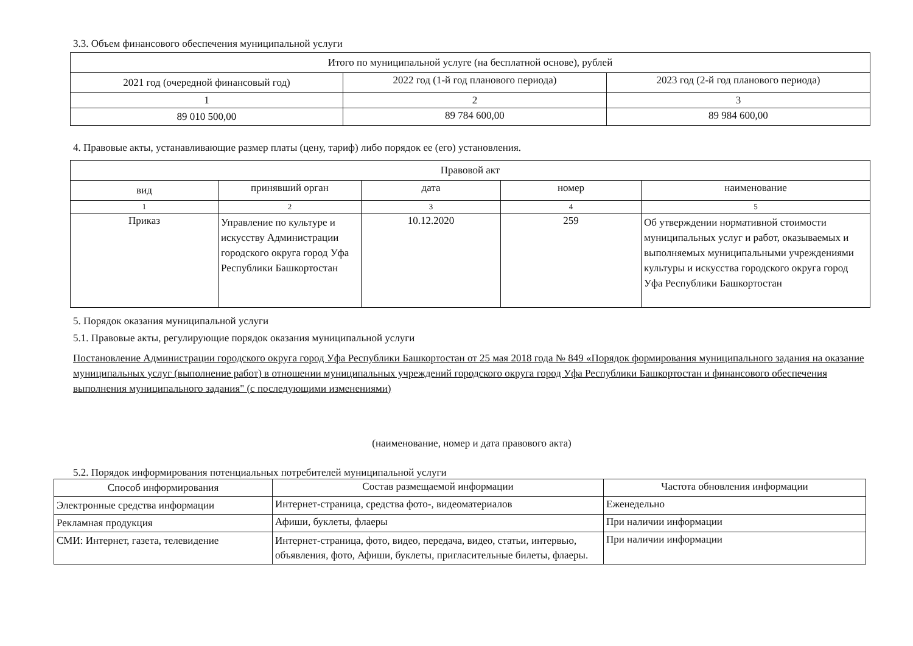3.3. Объем финансового обеспечения муниципальной услуги
| Итого по муниципальной услуге (на бесплатной основе), рублей | | |
| --- | --- | --- |
| 2021 год (очередной финансовый год) | 2022 год (1-й год планового периода) | 2023 год (2-й год планового периода) |
| 1 | 2 | 3 |
| 89 010 500,00 | 89 784 600,00 | 89 984 600,00 |
4. Правовые акты, устанавливающие размер платы (цену, тариф) либо порядок ее (его) установления.
| Правовой акт | | | | |
| --- | --- | --- | --- | --- |
| вид | принявший орган | дата | номер | наименование |
| 1 | 2 | 3 | 4 | 5 |
| Приказ | Управление по культуре и искусству Администрации городского округа город Уфа Республики Башкортостан | 10.12.2020 | 259 | Об утверждении нормативной стоимости муниципальных услуг и работ, оказываемых и выполняемых муниципальными учреждениями культуры и искусства городского округа город Уфа Республики Башкортостан |
5. Порядок оказания муниципальной услуги
5.1. Правовые акты, регулирующие порядок оказания муниципальной услуги
Постановление Администрации городского округа город Уфа Республики Башкортостан от 25 мая 2018 года № 849 «Порядок формирования муниципального задания на оказание муниципальных услуг (выполнение работ) в отношении муниципальных учреждений городского округа город Уфа Республики Башкортостан и финансового обеспечения выполнения муниципального задания" (с последующими изменениями)
(наименование, номер и дата правового акта)
5.2. Порядок информирования потенциальных потребителей муниципальной услуги
| Способ информирования | Состав размещаемой информации | Частота обновления информации |
| --- | --- | --- |
| Электронные средства информации | Интернет-страница, средства фото-, видеоматериалов | Еженедельно |
| Рекламная продукция | Афиши, буклеты, флаеры | При наличии информации |
| СМИ: Интернет, газета, телевидение | Интернет-страница, фото, видео, передача, видео, статьи, интервью, объявления, фото, Афиши, буклеты, пригласительные билеты, флаеры. | При наличии информации |